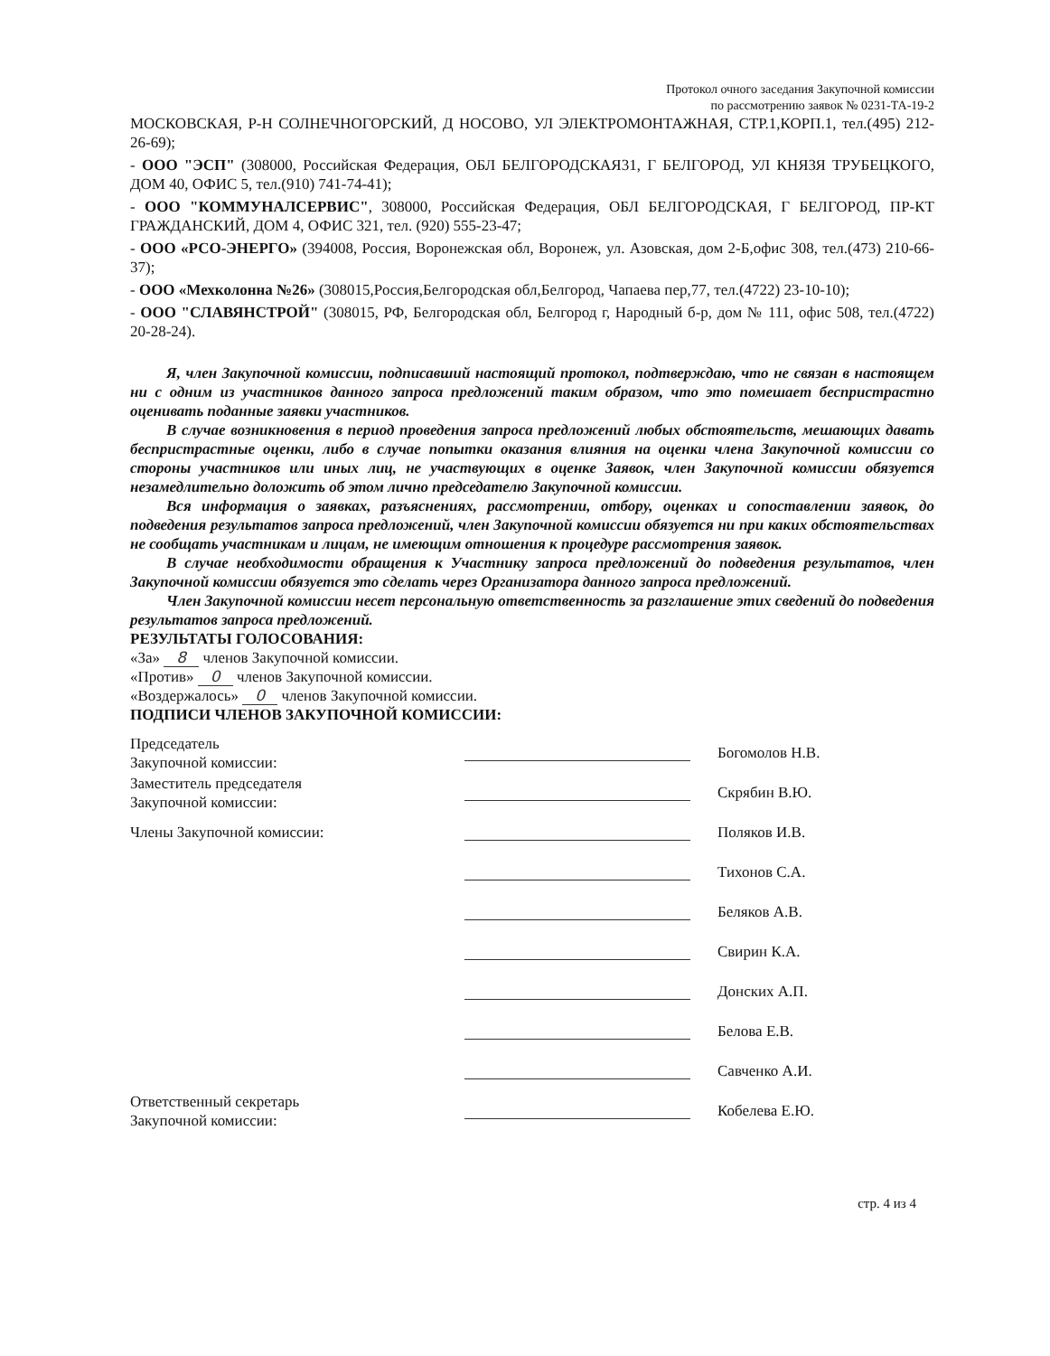Протокол очного заседания Закупочной комиссии
по рассмотрению заявок № 0231-ТА-19-2
МОСКОВСКАЯ, Р-Н СОЛНЕЧНОГОРСКИЙ, Д НОСОВО, УЛ ЭЛЕКТРОМОНТАЖНАЯ, СТР.1,КОРП.1, тел.(495) 212-26-69);
- ООО "ЭСП" (308000, Российская Федерация, ОБЛ БЕЛГОРОДСКАЯ31, Г БЕЛГОРОД, УЛ КНЯЗЯ ТРУБЕЦКОГО, ДОМ 40, ОФИС 5, тел.(910) 741-74-41);
- ООО "КОММУНАЛСЕРВИС", 308000, Российская Федерация, ОБЛ БЕЛГОРОДСКАЯ, Г БЕЛГОРОД, ПР-КТ ГРАЖДАНСКИЙ, ДОМ 4, ОФИС 321, тел. (920) 555-23-47;
- ООО «РСО-ЭНЕРГО» (394008, Россия, Воронежская обл, Воронеж, ул. Азовская, дом 2-Б,офис 308, тел.(473) 210-66-37);
- ООО «Мехколонна №26» (308015,Россия,Белгородская обл,Белгород, Чапаева пер,77, тел.(4722) 23-10-10);
- ООО "СЛАВЯНСТРОЙ" (308015, РФ, Белгородская обл, Белгород г, Народный б-р, дом № 111, офис 508, тел.(4722) 20-28-24).
Я, член Закупочной комиссии, подписавший настоящий протокол, подтверждаю, что не связан в настоящем ни с одним из участников данного запроса предложений таким образом, что это помешает беспристрастно оценивать поданные заявки участников.
В случае возникновения в период проведения запроса предложений любых обстоятельств, мешающих давать беспристрастные оценки, либо в случае попытки оказания влияния на оценки члена Закупочной комиссии со стороны участников или иных лиц, не участвующих в оценке Заявок, член Закупочной комиссии обязуется незамедлительно доложить об этом лично председателю Закупочной комиссии.
Вся информация о заявках, разъяснениях, рассмотрении, отбору, оценках и сопоставлении заявок, до подведения результатов запроса предложений, член Закупочной комиссии обязуется ни при каких обстоятельствах не сообщать участникам и лицам, не имеющим отношения к процедуре рассмотрения заявок.
В случае необходимости обращения к Участнику запроса предложений до подведения результатов, член Закупочной комиссии обязуется это сделать через Организатора данного запроса предложений.
Член Закупочной комиссии несет персональную ответственность за разглашение этих сведений до подведения результатов запроса предложений.
РЕЗУЛЬТАТЫ ГОЛОСОВАНИЯ:
«За» 8 членов Закупочной комиссии.
«Против» 0 членов Закупочной комиссии.
«Воздержалось» 0 членов Закупочной комиссии.
ПОДПИСИ ЧЛЕНОВ ЗАКУПОЧНОЙ КОМИССИИ:
Председатель
Закупочной комиссии:
Богомолов Н.В.
Заместитель председателя
Закупочной комиссии:
Скрябин В.Ю.
Члены Закупочной комиссии:
Поляков И.В.
Тихонов С.А.
Беляков А.В.
Свирин К.А.
Донских А.П.
Белова Е.В.
Савченко А.И.
Ответственный секретарь
Закупочной комиссии:
Кобелева Е.Ю.
стр. 4 из 4